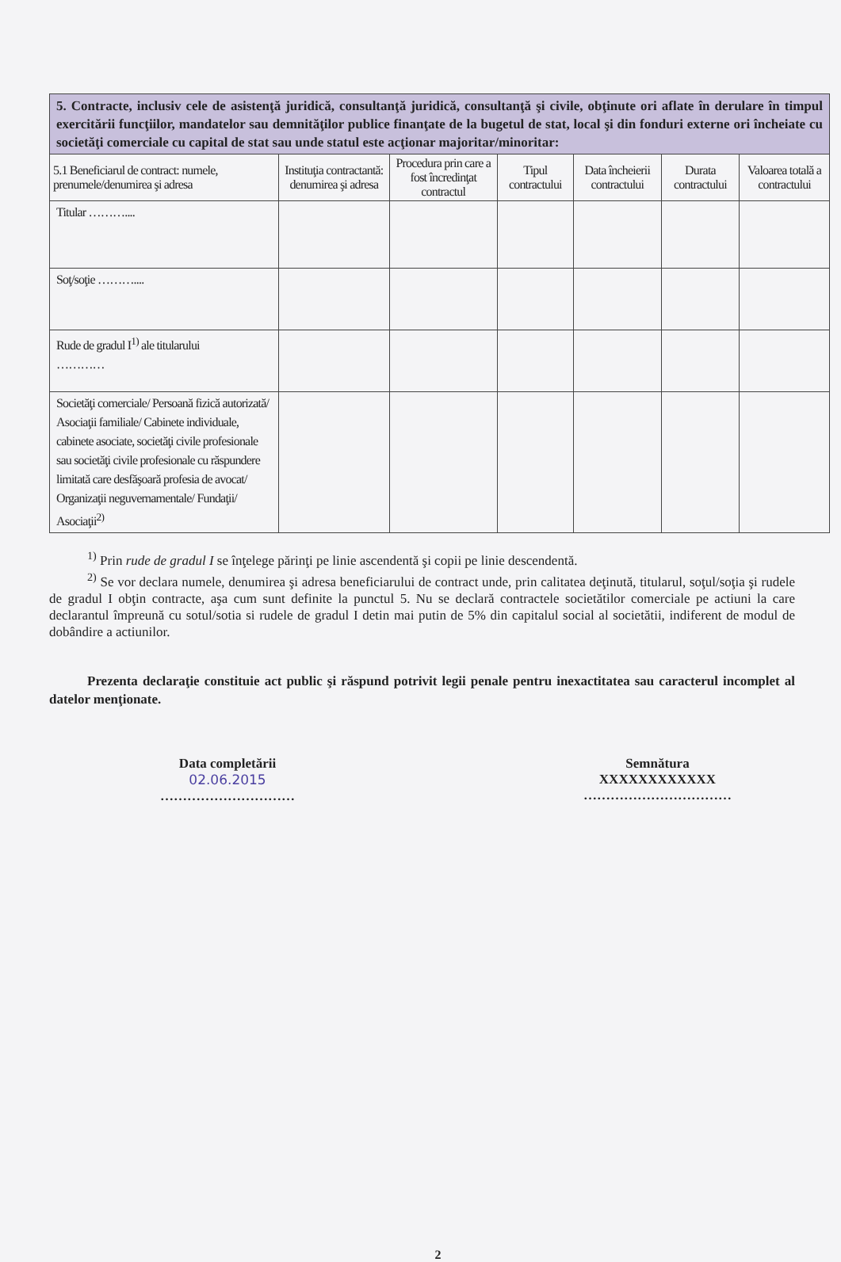| 5. Contracte, inclusiv cele de asistenţă juridică, consultanţă juridică, consultanţă şi civile, obţinute ori aflate în derulare în timpul exercitării funcţiilor, mandatelor sau demnităţilor publice finanţate de la bugetul de stat, local şi din fonduri externe ori încheiate cu societăţi comerciale cu capital de stat sau unde statul este acţionar majoritar/minoritar: | | | | | | |
| 5.1 Beneficiarul de contract: numele, prenumele/denumirea şi adresa | Instituţia contractantă: denumirea şi adresa | Procedura prin care a fost încredinţat contractul | Tipul contractului | Data încheierii contractului | Durata contractului | Valoarea totală a contractului |
| Titular ……….... | | | | | | |
| Soţ/soţie ……….... | | | | | | |
| Rude de gradul I<sup>1)</sup> ale titularului ………… | | | | | | |
| Societăţi comerciale/ Persoană fizică autorizată/ Asociaţii familiale/ Cabinete individuale, cabinete asociate, societăţi civile profesionale sau societăţi civile profesionale cu răspundere limitată care desfăşoară profesia de avocat/ Organizaţii neguvernamentale/ Fundaţii/ Asociaţii<sup>2)</sup> | | | | | | |
<sup>1)</sup> Prin rude de gradul I se înţelege părinţi pe linie ascendentă şi copii pe linie descendentă.
<sup>2)</sup> Se vor declara numele, denumirea şi adresa beneficiarului de contract unde, prin calitatea deţinută, titularul, soţul/soţia şi rudele de gradul I obţin contracte, aşa cum sunt definite la punctul 5. Nu se declară contractele societătilor comerciale pe actiuni la care declarantul împreună cu sotul/sotia si rudele de gradul I detin mai putin de 5% din capitalul social al societătii, indiferent de modul de dobândire a actiunilor.
Prezenta declaraţie constituie act public şi răspund potrivit legii penale pentru inexactitatea sau caracterul incomplet al datelor menţionate.
Data completării
02.06.2015
…………………………
Semnătura
XXXXXXXXXXXX
……………………………
2